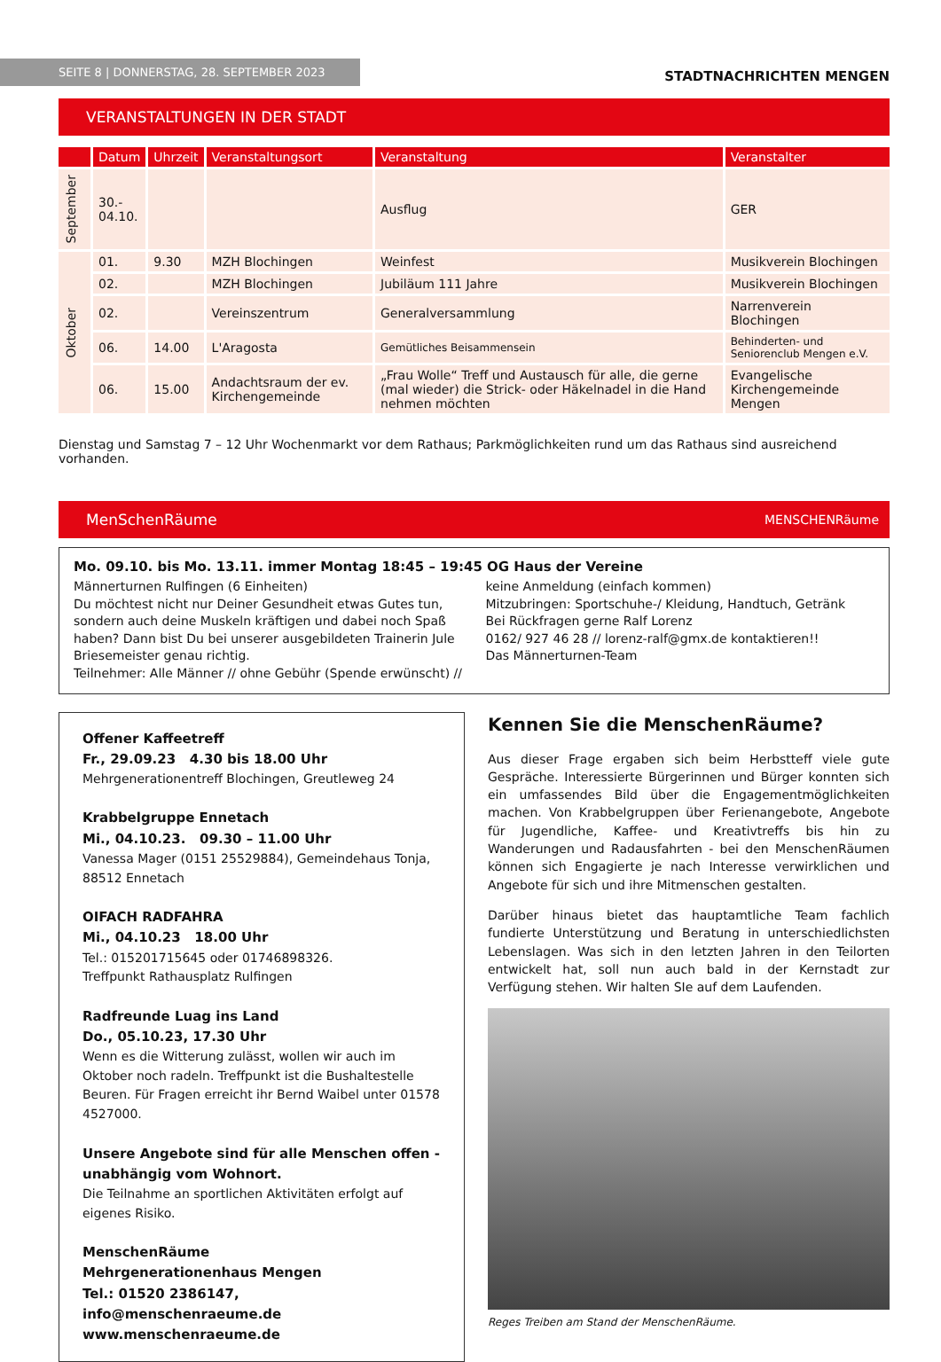SEITE 8 | DONNERSTAG, 28. SEPTEMBER 2023
STADTNACHRICHTEN MENGEN
VERANSTALTUNGEN IN DER STADT
| | Datum | Uhrzeit | Veranstaltungsort | Veranstaltung | Veranstalter |
| --- | --- | --- | --- | --- | --- |
| September | 30.- 04.10. | | | Ausflug | GER |
| Oktober | 01. | 9.30 | MZH Blochingen | Weinfest | Musikverein Blochingen |
| | 02. | | MZH Blochingen | Jubiläum 111 Jahre | Musikverein Blochingen |
| | 02. | | Vereinszentrum | Generalversammlung | Narrenverein Blochingen |
| | 06. | 14.00 | L'Aragosta | Gemütliches Beisammensein | Behinderten- und Seniorenclub Mengen e.V. |
| | 06. | 15.00 | Andachtsraum der ev. Kirchengemeinde | „Frau Wolle“ Treff und Austausch für alle, die gerne (mal wieder) die Strick- oder Häkelnadel in die Hand nehmen möchten | Evangelische Kirchengemeinde Mengen |
Dienstag und Samstag 7 – 12 Uhr Wochenmarkt vor dem Rathaus; Parkmöglichkeiten rund um das Rathaus sind ausreichend vorhanden.
MenSchenRäume MENSCHENRäume
Mo. 09.10. bis Mo. 13.11. immer Montag 18:45 – 19:45 OG Haus der Vereine
Männerturnen Rulfingen (6 Einheiten)
Du möchtest nicht nur Deiner Gesundheit etwas Gutes tun, sondern auch deine Muskeln kräftigen und dabei noch Spaß haben? Dann bist Du bei unserer ausgebildeten Trainerin Jule Briesemeister genau richtig.
Teilnehmer: Alle Männer // ohne Gebühr (Spende erwünscht) //
keine Anmeldung (einfach kommen)
Mitzubringen: Sportschuhe-/ Kleidung, Handtuch, Getränk
Bei Rückfragen gerne Ralf Lorenz
0162/ 927 46 28 // lorenz-ralf@gmx.de kontaktieren!!
Das Männerturnen-Team
Offener Kaffeetreff
Fr., 29.09.23 4.30 bis 18.00 Uhr
Mehrgenerationentreff Blochingen, Greutleweg 24
Krabbelgruppe Ennetach
Mi., 04.10.23. 09.30 – 11.00 Uhr
Vanessa Mager (0151 25529884), Gemeindehaus Tonja, 88512 Ennetach
OIFACH RADFAHRA
Mi., 04.10.23 18.00 Uhr
Tel.: 015201715645 oder 01746898326.
Treffpunkt Rathausplatz Rulfingen
Radfreunde Luag ins Land
Do., 05.10.23, 17.30 Uhr
Wenn es die Witterung zulässt, wollen wir auch im Oktober noch radeln. Treffpunkt ist die Bushaltestelle Beuren. Für Fragen erreicht ihr Bernd Waibel unter 01578 4527000.
Unsere Angebote sind für alle Menschen offen - unabhängig vom Wohnort.
Die Teilnahme an sportlichen Aktivitäten erfolgt auf eigenes Risiko.
MenschenRäume
Mehrgenerationenhaus Mengen
Tel.: 01520 2386147, info@menschenraeume.de
www.menschenraeume.de
Kennen Sie die MenschenRäume?
Aus dieser Frage ergaben sich beim Herbstteff viele gute Gespräche. Interessierte Bürgerinnen und Bürger konnten sich ein umfassendes Bild über die Engagementmöglichkeiten machen. Von Krabbelgruppen über Ferienangebote, Angebote für Jugendliche, Kaffee- und Kreativtreffs bis hin zu Wanderungen und Radausfahrten - bei den MenschenRäumen können sich Engagierte je nach Interesse verwirklichen und Angebote für sich und ihre Mitmenschen gestalten.
Darüber hinaus bietet das hauptamtliche Team fachlich fundierte Unterstützung und Beratung in unterschiedlichsten Lebenslagen. Was sich in den letzten Jahren in den Teilorten entwickelt hat, soll nun auch bald in der Kernstadt zur Verfügung stehen. Wir halten SIe auf dem Laufenden.
Reges Treiben am Stand der MenschenRäume.